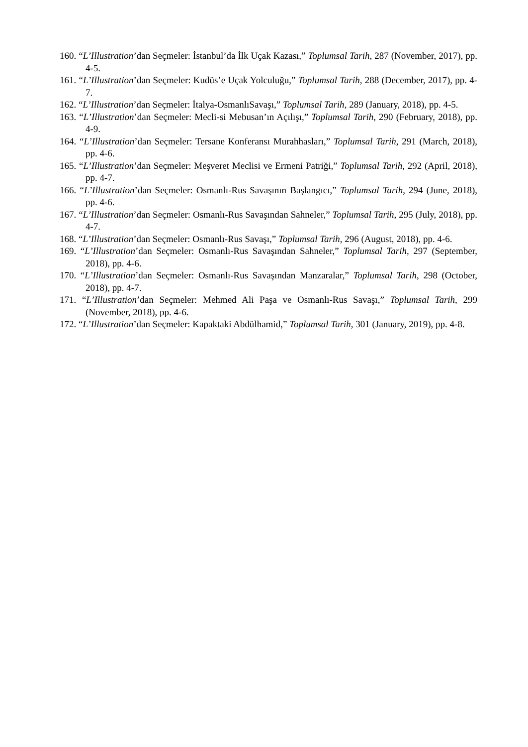160. “L’Illustration’dan Seçmeler: İstanbul’da İlk Uçak Kazası,” Toplumsal Tarih, 287 (November, 2017), pp. 4-5.
161. “L’Illustration’dan Seçmeler: Kudüs’e Uçak Yolculuğu,” Toplumsal Tarih, 288 (December, 2017), pp. 4-7.
162. “L’Illustration’dan Seçmeler: İtalya-OsmanlıSavaşı,” Toplumsal Tarih, 289 (January, 2018), pp. 4-5.
163. “L’Illustration’dan Seçmeler: Mecli-si Mebusan’ın Açılışı,” Toplumsal Tarih, 290 (February, 2018), pp. 4-9.
164. “L’Illustration’dan Seçmeler: Tersane Konferansı Murahhasları,” Toplumsal Tarih, 291 (March, 2018), pp. 4-6.
165. “L’Illustration’dan Seçmeler: Meşveret Meclisi ve Ermeni Patriği,” Toplumsal Tarih, 292 (April, 2018), pp. 4-7.
166. “L’Illustration’dan Seçmeler: Osmanlı-Rus Savaşının Başlangıcı,” Toplumsal Tarih, 294 (June, 2018), pp. 4-6.
167. “L’Illustration’dan Seçmeler: Osmanlı-Rus Savaşından Sahneler,” Toplumsal Tarih, 295 (July, 2018), pp. 4-7.
168. “L’Illustration’dan Seçmeler: Osmanlı-Rus Savaşı,” Toplumsal Tarih, 296 (August, 2018), pp. 4-6.
169. “L’Illustration’dan Seçmeler: Osmanlı-Rus Savaşından Sahneler,” Toplumsal Tarih, 297 (September, 2018), pp. 4-6.
170. “L’Illustration’dan Seçmeler: Osmanlı-Rus Savaşından Manzaralar,” Toplumsal Tarih, 298 (October, 2018), pp. 4-7.
171. “L’Illustration’dan Seçmeler: Mehmed Ali Paşa ve Osmanlı-Rus Savaşı,” Toplumsal Tarih, 299 (November, 2018), pp. 4-6.
172. “L’Illustration’dan Seçmeler: Kapaktaki Abdülhamid,” Toplumsal Tarih, 301 (January, 2019), pp. 4-8.